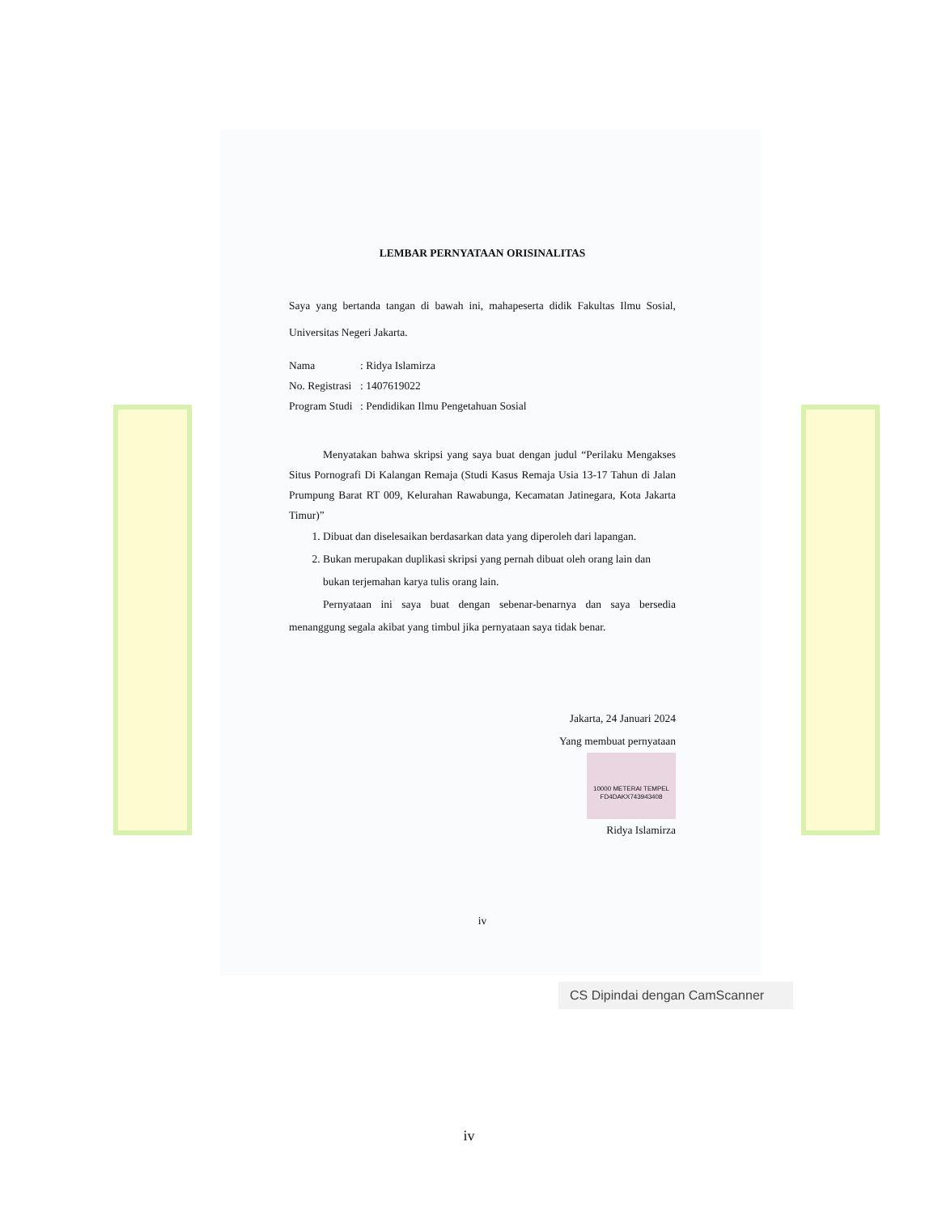LEMBAR PERNYATAAN ORISINALITAS
Saya yang bertanda tangan di bawah ini, mahapeserta didik Fakultas Ilmu Sosial, Universitas Negeri Jakarta.
Nama: Ridya Islamirza
No. Registrasi: 1407619022
Program Studi: Pendidikan Ilmu Pengetahuan Sosial
Menyatakan bahwa skripsi yang saya buat dengan judul “Perilaku Mengakses Situs Pornografi Di Kalangan Remaja (Studi Kasus Remaja Usia 13-17 Tahun di Jalan Prumpung Barat RT 009, Kelurahan Rawabunga, Kecamatan Jatinegara, Kota Jakarta Timur)”
1. Dibuat dan diselesaikan berdasarkan data yang diperoleh dari lapangan.
2. Bukan merupakan duplikasi skripsi yang pernah dibuat oleh orang lain dan bukan terjemahan karya tulis orang lain.
Pernyataan ini saya buat dengan sebenar-benarnya dan saya bersedia menanggung segala akibat yang timbul jika pernyataan saya tidak benar.
Jakarta, 24 Januari 2024
Yang membuat pernyataan
10000 METERAI TEMPEL
FD4DAKX743943408
Ridya Islamirza
iv
CS Dipindai dengan CamScanner
iv